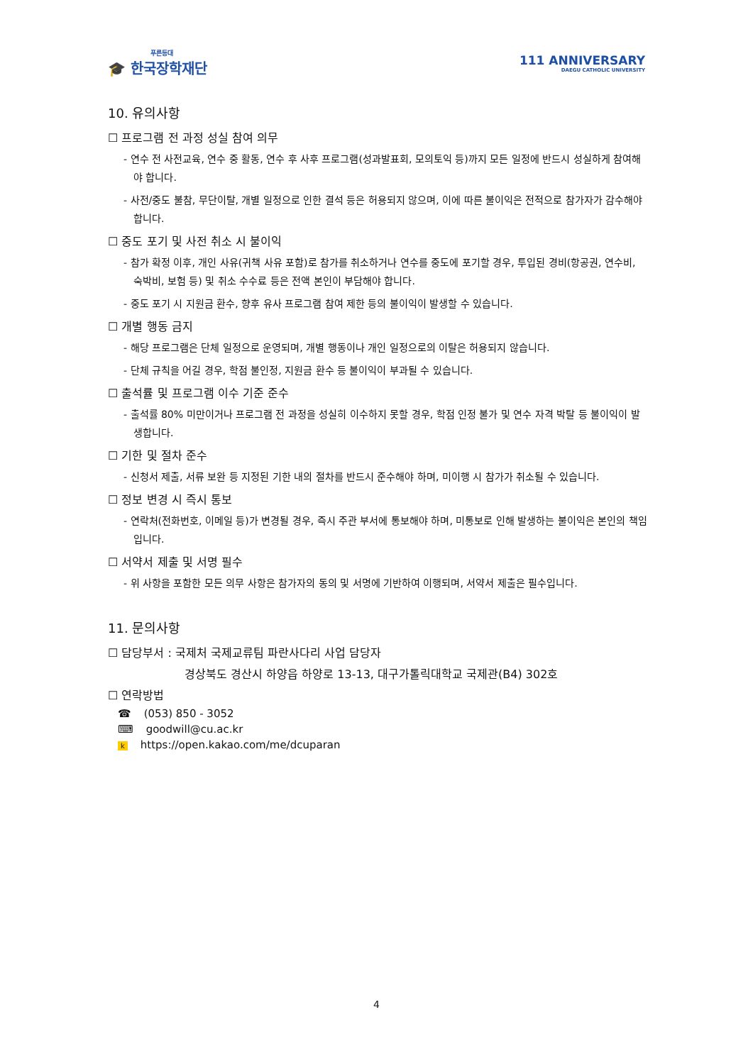푸른등대
🎓 한국장학재단
111 ANNIVERSARY
DAEGU CATHOLIC UNIVERSITY
10. 유의사항
☐ 프로그램 전 과정 성실 참여 의무
- 연수 전 사전교육, 연수 중 활동, 연수 후 사후 프로그램(성과발표회, 모의토익 등)까지 모든 일정에 반드시 성실하게 참여해야 합니다.
- 사전/중도 불참, 무단이탈, 개별 일정으로 인한 결석 등은 허용되지 않으며, 이에 따른 불이익은 전적으로 참가자가 감수해야 합니다.
☐ 중도 포기 및 사전 취소 시 불이익
- 참가 확정 이후, 개인 사유(귀책 사유 포함)로 참가를 취소하거나 연수를 중도에 포기할 경우, 투입된 경비(항공권, 연수비, 숙박비, 보험 등) 및 취소 수수료 등은 전액 본인이 부담해야 합니다.
- 중도 포기 시 지원금 환수, 향후 유사 프로그램 참여 제한 등의 불이익이 발생할 수 있습니다.
☐ 개별 행동 금지
- 해당 프로그램은 단체 일정으로 운영되며, 개별 행동이나 개인 일정으로의 이탈은 허용되지 않습니다.
- 단체 규칙을 어길 경우, 학점 불인정, 지원금 환수 등 불이익이 부과될 수 있습니다.
☐ 출석률 및 프로그램 이수 기준 준수
- 출석률 80% 미만이거나 프로그램 전 과정을 성실히 이수하지 못할 경우, 학점 인정 불가 및 연수 자격 박탈 등 불이익이 발생합니다.
☐ 기한 및 절차 준수
- 신청서 제출, 서류 보완 등 지정된 기한 내의 절차를 반드시 준수해야 하며, 미이행 시 참가가 취소될 수 있습니다.
☐ 정보 변경 시 즉시 통보
- 연락처(전화번호, 이메일 등)가 변경될 경우, 즉시 주관 부서에 통보해야 하며, 미통보로 인해 발생하는 불이익은 본인의 책임입니다.
☐ 서약서 제출 및 서명 필수
- 위 사항을 포함한 모든 의무 사항은 참가자의 동의 및 서명에 기반하여 이행되며, 서약서 제출은 필수입니다.
11. 문의사항
☐ 담당부서 : 국제처 국제교류팀 파란사다리 사업 담당자
경상북도 경산시 하양읍 하양로 13-13, 대구가톨릭대학교 국제관(B4) 302호
☐ 연락방법
☎ (053) 850 - 3052
⌨ goodwill@cu.ac.kr
khttps://open.kakao.com/me/dcuparan
4